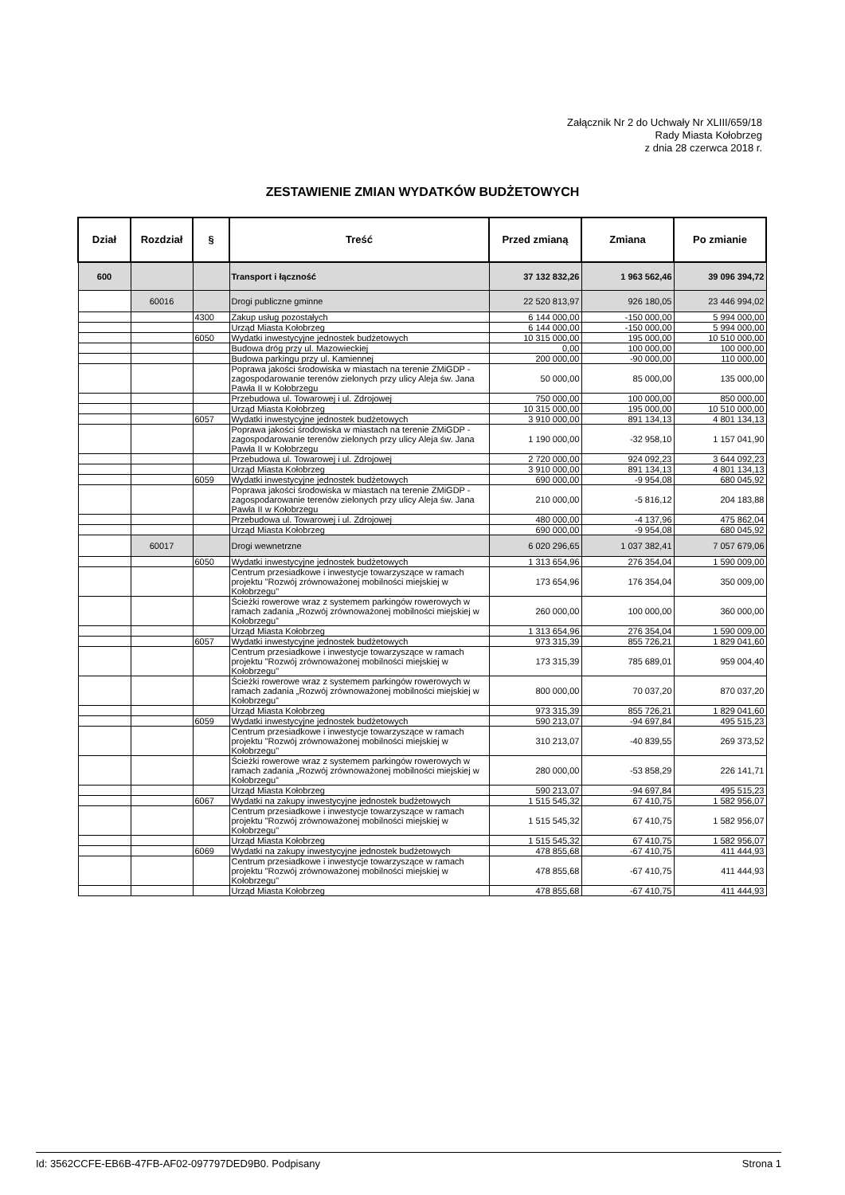Załącznik Nr 2 do Uchwały Nr XLIII/659/18
Rady Miasta Kołobrzeg
z dnia 28 czerwca 2018 r.
ZESTAWIENIE ZMIAN WYDATKÓW BUDŻETOWYCH
| Dział | Rozdział | § | Treść | Przed zmianą | Zmiana | Po zmianie |
| --- | --- | --- | --- | --- | --- | --- |
| 600 | | | Transport i łączność | 37 132 832,26 | 1 963 562,46 | 39 096 394,72 |
| | 60016 | | Drogi publiczne gminne | 22 520 813,97 | 926 180,05 | 23 446 994,02 |
| | | 4300 | Zakup usług pozostałych | 6 144 000,00 | -150 000,00 | 5 994 000,00 |
| | | | Urząd Miasta Kołobrzeg | 6 144 000,00 | -150 000,00 | 5 994 000,00 |
| | | 6050 | Wydatki inwestycyjne jednostek budżetowych | 10 315 000,00 | 195 000,00 | 10 510 000,00 |
| | | | Budowa dróg przy ul. Mazowieckiej | 0,00 | 100 000,00 | 100 000,00 |
| | | | Budowa parkingu przy ul. Kamiennej | 200 000,00 | -90 000,00 | 110 000,00 |
| | | | Poprawa jakości środowiska w miastach na terenie ZMiGDP - zagospodarowanie terenów zielonych przy ulicy Aleja św. Jana Pawła II w Kołobrzegu | 50 000,00 | 85 000,00 | 135 000,00 |
| | | | Przebudowa ul. Towarowej i ul. Zdrojowej | 750 000,00 | 100 000,00 | 850 000,00 |
| | | | Urząd Miasta Kołobrzeg | 10 315 000,00 | 195 000,00 | 10 510 000,00 |
| | | 6057 | Wydatki inwestycyjne jednostek budżetowych | 3 910 000,00 | 891 134,13 | 4 801 134,13 |
| | | | Poprawa jakości środowiska w miastach na terenie ZMiGDP - zagospodarowanie terenów zielonych przy ulicy Aleja św. Jana Pawła II w Kołobrzegu | 1 190 000,00 | -32 958,10 | 1 157 041,90 |
| | | | Przebudowa ul. Towarowej i ul. Zdrojowej | 2 720 000,00 | 924 092,23 | 3 644 092,23 |
| | | | Urząd Miasta Kołobrzeg | 3 910 000,00 | 891 134,13 | 4 801 134,13 |
| | | 6059 | Wydatki inwestycyjne jednostek budżetowych | 690 000,00 | -9 954,08 | 680 045,92 |
| | | | Poprawa jakości środowiska w miastach na terenie ZMiGDP - zagospodarowanie terenów zielonych przy ulicy Aleja św. Jana Pawła II w Kołobrzegu | 210 000,00 | -5 816,12 | 204 183,88 |
| | | | Przebudowa ul. Towarowej i ul. Zdrojowej | 480 000,00 | -4 137,96 | 475 862,04 |
| | | | Urząd Miasta Kołobrzeg | 690 000,00 | -9 954,08 | 680 045,92 |
| | 60017 | | Drogi wewnetrzne | 6 020 296,65 | 1 037 382,41 | 7 057 679,06 |
| | | 6050 | Wydatki inwestycyjne jednostek budżetowych | 1 313 654,96 | 276 354,04 | 1 590 009,00 |
| | | | Centrum przesiadkowe i inwestycje towarzyszące w ramach projektu "Rozwój zrównoważonej mobilności miejskiej w Kołobrzegu" | 173 654,96 | 176 354,04 | 350 009,00 |
| | | | Ścieżki rowerowe wraz z systemem parkingów rowerowych w ramach zadania „Rozwój zrównoważonej mobilności miejskiej w Kołobrzegu” | 260 000,00 | 100 000,00 | 360 000,00 |
| | | | Urząd Miasta Kołobrzeg | 1 313 654,96 | 276 354,04 | 1 590 009,00 |
| | | 6057 | Wydatki inwestycyjne jednostek budżetowych | 973 315,39 | 855 726,21 | 1 829 041,60 |
| | | | Centrum przesiadkowe i inwestycje towarzyszące w ramach projektu "Rozwój zrównoważonej mobilności miejskiej w Kołobrzegu" | 173 315,39 | 785 689,01 | 959 004,40 |
| | | | Ścieżki rowerowe wraz z systemem parkingów rowerowych w ramach zadania „Rozwój zrównoważonej mobilności miejskiej w Kołobrzegu” | 800 000,00 | 70 037,20 | 870 037,20 |
| | | | Urząd Miasta Kołobrzeg | 973 315,39 | 855 726,21 | 1 829 041,60 |
| | | 6059 | Wydatki inwestycyjne jednostek budżetowych | 590 213,07 | -94 697,84 | 495 515,23 |
| | | | Centrum przesiadkowe i inwestycje towarzyszące w ramach projektu "Rozwój zrównoważonej mobilności miejskiej w Kołobrzegu" | 310 213,07 | -40 839,55 | 269 373,52 |
| | | | Ścieżki rowerowe wraz z systemem parkingów rowerowych w ramach zadania „Rozwój zrównoważonej mobilności miejskiej w Kołobrzegu” | 280 000,00 | -53 858,29 | 226 141,71 |
| | | | Urząd Miasta Kołobrzeg | 590 213,07 | -94 697,84 | 495 515,23 |
| | | 6067 | Wydatki na zakupy inwestycyjne jednostek budżetowych | 1 515 545,32 | 67 410,75 | 1 582 956,07 |
| | | | Centrum przesiadkowe i inwestycje towarzyszące w ramach projektu "Rozwój zrównoważonej mobilności miejskiej w Kołobrzegu" | 1 515 545,32 | 67 410,75 | 1 582 956,07 |
| | | | Urząd Miasta Kołobrzeg | 1 515 545,32 | 67 410,75 | 1 582 956,07 |
| | | 6069 | Wydatki na zakupy inwestycyjne jednostek budżetowych | 478 855,68 | -67 410,75 | 411 444,93 |
| | | | Centrum przesiadkowe i inwestycje towarzyszące w ramach projektu "Rozwój zrównoważonej mobilności miejskiej w Kołobrzegu" | 478 855,68 | -67 410,75 | 411 444,93 |
| | | | Urząd Miasta Kołobrzeg | 478 855,68 | -67 410,75 | 411 444,93 |
Id: 3562CCFE-EB6B-47FB-AF02-097797DED9B0. Podpisany Strona 1